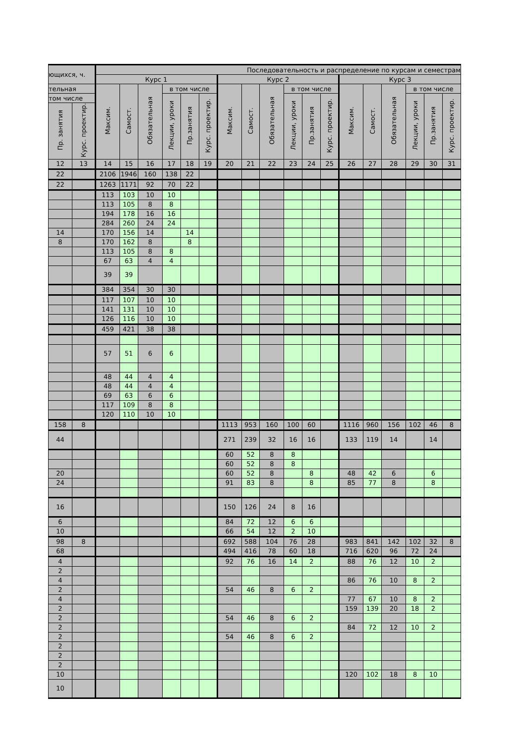| ющихся, ч. | | Последовательность и распределение по курсам и семестрам | | | | | | | | | | | | | | | | | |
| --- | --- | --- | --- | --- | --- | --- | --- | --- | --- | --- | --- | --- | --- | --- | --- | --- | --- | --- | --- |
| | | Курс 1 | | | | | | Курс 2 | | | | | | Курс 3 | | | | | |
| тельная | | Максим. | Самост. | Обязательная | в том числе | | | Максим. | Самост. | Обязательная | в том числе | | | Максим. | Самост. | Обязательная | в том числе | | |
| том числе | | | | | Лекции, уроки | Пр.занятия | Курс. проектир. | | | | Лекции, уроки | Пр.занятия | Курс. проектир. | | | | Лекции, уроки | Пр.занятия | Курс. проектир. |
| Пр. занятия | Курс. проектир. | | | | | | | | | | | | | | | | | | |
| 12 | 13 | 14 | 15 | 16 | 17 | 18 | 19 | 20 | 21 | 22 | 23 | 24 | 25 | 26 | 27 | 28 | 29 | 30 | 31 |
| 22 | | 2106 | 1946 | 160 | 138 | 22 | | | | | | | | | | | | | |
| 22 | | 1263 | 1171 | 92 | 70 | 22 | | | | | | | | | | | | | |
| | | 113 | 103 | 10 | 10 | | | | | | | | | | | | | | |
| | | 113 | 105 | 8 | 8 | | | | | | | | | | | | | | |
| | | 194 | 178 | 16 | 16 | | | | | | | | | | | | | | |
| | | 284 | 260 | 24 | 24 | | | | | | | | | | | | | | |
| 14 | | 170 | 156 | 14 | | 14 | | | | | | | | | | | | | |
| 8 | | 170 | 162 | 8 | | 8 | | | | | | | | | | | | | |
| | | 113 | 105 | 8 | 8 | | | | | | | | | | | | | | |
| | | 67 | 63 | 4 | 4 | | | | | | | | | | | | | | |
| | | 39 | 39 | | | | | | | | | | | | | | | | |
| | | 384 | 354 | 30 | 30 | | | | | | | | | | | | | | |
| | | 117 | 107 | 10 | 10 | | | | | | | | | | | | | | |
| | | 141 | 131 | 10 | 10 | | | | | | | | | | | | | | |
| | | 126 | 116 | 10 | 10 | | | | | | | | | | | | | | |
| | | 459 | 421 | 38 | 38 | | | | | | | | | | | | | | |
| | | 57 | 51 | 6 | 6 | | | | | | | | | | | | | | |
| | | 48 | 44 | 4 | 4 | | | | | | | | | | | | | | |
| | | 48 | 44 | 4 | 4 | | | | | | | | | | | | | | |
| | | 69 | 63 | 6 | 6 | | | | | | | | | | | | | | |
| | | 117 | 109 | 8 | 8 | | | | | | | | | | | | | | |
| | | 120 | 110 | 10 | 10 | | | | | | | | | | | | | | |
| 158 | 8 | | | | | | | 1113 | 953 | 160 | 100 | 60 | | 1116 | 960 | 156 | 102 | 46 | 8 |
| 44 | | | | | | | | 271 | 239 | 32 | 16 | 16 | | 133 | 119 | 14 | | 14 | |
| | | | | | | | | 60 | 52 | 8 | 8 | | | | | | | | |
| | | | | | | | | 60 | 52 | 8 | 8 | | | | | | | | |
| 20 | | | | | | | | 60 | 52 | 8 | | 8 | | 48 | 42 | 6 | | 6 | |
| 24 | | | | | | | | 91 | 83 | 8 | | 8 | | 85 | 77 | 8 | | 8 | |
| 16 | | | | | | | | 150 | 126 | 24 | 8 | 16 | | | | | | | |
| 6 | | | | | | | | 84 | 72 | 12 | 6 | 6 | | | | | | | |
| 10 | | | | | | | | 66 | 54 | 12 | 2 | 10 | | | | | | | |
| 98 | 8 | | | | | | | 692 | 588 | 104 | 76 | 28 | | 983 | 841 | 142 | 102 | 32 | 8 |
| 68 | | | | | | | | 494 | 416 | 78 | 60 | 18 | | 716 | 620 | 96 | 72 | 24 | |
| 4 | | | | | | | | 92 | 76 | 16 | 14 | 2 | | 88 | 76 | 12 | 10 | 2 | |
| 2 | | | | | | | | | | | | | | | | | | | |
| 4 | | | | | | | | | | | | | | 86 | 76 | 10 | 8 | 2 | |
| 2 | | | | | | | | 54 | 46 | 8 | 6 | 2 | | | | | | | |
| 4 | | | | | | | | | | | | | | 77 | 67 | 10 | 8 | 2 | |
| 2 | | | | | | | | | | | | | | 159 | 139 | 20 | 18 | 2 | |
| 2 | | | | | | | | 54 | 46 | 8 | 6 | 2 | | | | | | | |
| 2 | | | | | | | | | | | | | | 84 | 72 | 12 | 10 | 2 | |
| 2 | | | | | | | | 54 | 46 | 8 | 6 | 2 | | | | | | | |
| 2 | | | | | | | | | | | | | | | | | | | |
| 2 | | | | | | | | | | | | | | | | | | | |
| 2 | | | | | | | | | | | | | | | | | | | |
| 10 | | | | | | | | | | | | | | 120 | 102 | 18 | 8 | 10 | |
| 10 | | | | | | | | | | | | | | | | | | | |